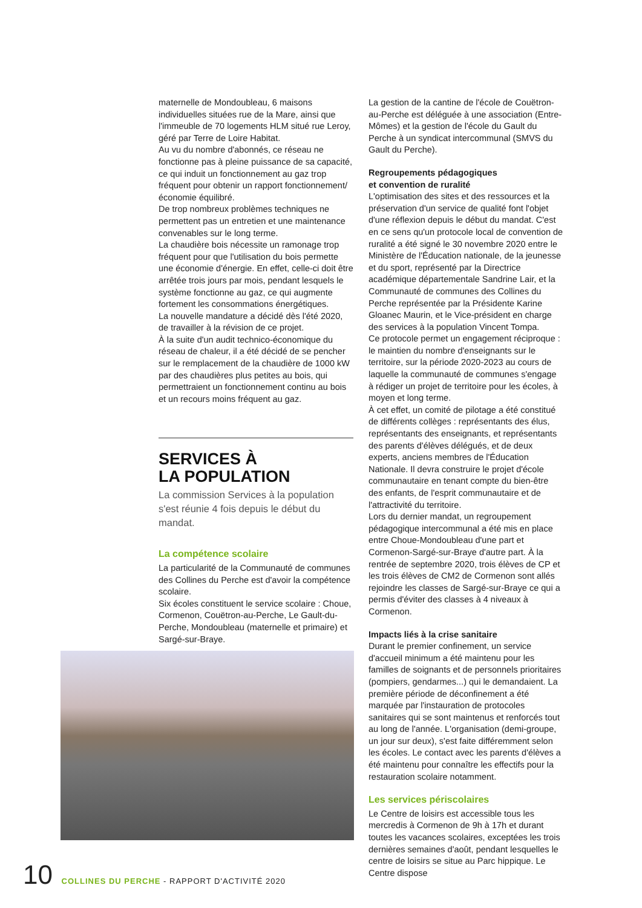maternelle de Mondoubleau, 6 maisons individuelles situées rue de la Mare, ainsi que l'immeuble de 70 logements HLM situé rue Leroy, géré par Terre de Loire Habitat.
Au vu du nombre d'abonnés, ce réseau ne fonctionne pas à pleine puissance de sa capacité, ce qui induit un fonctionnement au gaz trop fréquent pour obtenir un rapport fonctionnement/économie équilibré.
De trop nombreux problèmes techniques ne permettent pas un entretien et une maintenance convenables sur le long terme.
La chaudière bois nécessite un ramonage trop fréquent pour que l'utilisation du bois permette une économie d'énergie. En effet, celle-ci doit être arrêtée trois jours par mois, pendant lesquels le système fonctionne au gaz, ce qui augmente fortement les consommations énergétiques.
La nouvelle mandature a décidé dès l'été 2020, de travailler à la révision de ce projet.
À la suite d'un audit technico-économique du réseau de chaleur, il a été décidé de se pencher sur le remplacement de la chaudière de 1000 kW par des chaudières plus petites au bois, qui permettraient un fonctionnement continu au bois et un recours moins fréquent au gaz.
SERVICES À
LA POPULATION
La commission Services à la population s'est réunie 4 fois depuis le début du mandat.
La compétence scolaire
La particularité de la Communauté de communes des Collines du Perche est d'avoir la compétence scolaire.
Six écoles constituent le service scolaire : Choue, Cormenon, Couëtron-au-Perche, Le Gault-du-Perche, Mondoubleau (maternelle et primaire) et Sargé-sur-Braye.
La gestion de la cantine de l'école de Couëtron-au-Perche est déléguée à une association (Entre-Mômes) et la gestion de l'école du Gault du Perche à un syndicat intercommunal (SMVS du Gault du Perche).
Regroupements pédagogiques
et convention de ruralité
L'optimisation des sites et des ressources et la préservation d'un service de qualité font l'objet d'une réflexion depuis le début du mandat. C'est en ce sens qu'un protocole local de convention de ruralité a été signé le 30 novembre 2020 entre le Ministère de l'Éducation nationale, de la jeunesse et du sport, représenté par la Directrice académique départementale Sandrine Lair, et la Communauté de communes des Collines du Perche représentée par la Présidente Karine Gloanec Maurin, et le Vice-président en charge des services à la population Vincent Tompa.
Ce protocole permet un engagement réciproque : le maintien du nombre d'enseignants sur le territoire, sur la période 2020-2023 au cours de laquelle la communauté de communes s'engage à rédiger un projet de territoire pour les écoles, à moyen et long terme.
À cet effet, un comité de pilotage a été constitué de différents collèges : représentants des élus, représentants des enseignants, et représentants des parents d'élèves délégués, et de deux experts, anciens membres de l'Éducation Nationale. Il devra construire le projet d'école communautaire en tenant compte du bien-être des enfants, de l'esprit communautaire et de l'attractivité du territoire.
Lors du dernier mandat, un regroupement pédagogique intercommunal a été mis en place entre Choue-Mondoubleau d'une part et Cormenon-Sargé-sur-Braye d'autre part. À la rentrée de septembre 2020, trois élèves de CP et les trois élèves de CM2 de Cormenon sont allés rejoindre les classes de Sargé-sur-Braye ce qui a permis d'éviter des classes à 4 niveaux à Cormenon.
Impacts liés à la crise sanitaire
Durant le premier confinement, un service d'accueil minimum a été maintenu pour les familles de soignants et de personnels prioritaires (pompiers, gendarmes...) qui le demandaient. La première période de déconfinement a été marquée par l'instauration de protocoles sanitaires qui se sont maintenus et renforcés tout au long de l'année. L'organisation (demi-groupe, un jour sur deux), s'est faite différemment selon les écoles. Le contact avec les parents d'élèves a été maintenu pour connaître les effectifs pour la restauration scolaire notamment.
Les services périscolaires
Le Centre de loisirs est accessible tous les mercredis à Cormenon de 9h à 17h et durant toutes les vacances scolaires, exceptées les trois dernières semaines d'août, pendant lesquelles le centre de loisirs se situe au Parc hippique. Le Centre dispose
10 COLLINES DU PERCHE - RAPPORT D'ACTIVITÉ 2020